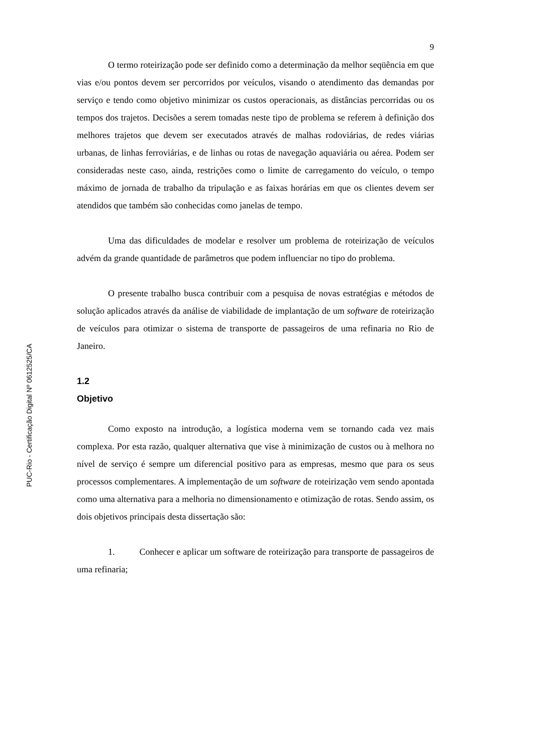PUC-Rio - Certificação Digital Nº 0612525/CA
9
O termo roteirização pode ser definido como a determinação da melhor seqüência em que vias e/ou pontos devem ser percorridos por veículos, visando o atendimento das demandas por serviço e tendo como objetivo minimizar os custos operacionais, as distâncias percorridas ou os tempos dos trajetos. Decisões a serem tomadas neste tipo de problema se referem à definição dos melhores trajetos que devem ser executados através de malhas rodoviárias, de redes viárias urbanas, de linhas ferroviárias, e de linhas ou rotas de navegação aquaviária ou aérea. Podem ser consideradas neste caso, ainda, restrições como o limite de carregamento do veículo, o tempo máximo de jornada de trabalho da tripulação e as faixas horárias em que os clientes devem ser atendidos que também são conhecidas como janelas de tempo.
Uma das dificuldades de modelar e resolver um problema de roteirização de veículos advém da grande quantidade de parâmetros que podem influenciar no tipo do problema.
O presente trabalho busca contribuir com a pesquisa de novas estratégias e métodos de solução aplicados através da análise de viabilidade de implantação de um software de roteirização de veículos para otimizar o sistema de transporte de passageiros de uma refinaria no Rio de Janeiro.
1.2
Objetivo
Como exposto na introdução, a logística moderna vem se tornando cada vez mais complexa. Por esta razão, qualquer alternativa que vise à minimização de custos ou à melhora no nível de serviço é sempre um diferencial positivo para as empresas, mesmo que para os seus processos complementares. A implementação de um software de roteirização vem sendo apontada como uma alternativa para a melhoria no dimensionamento e otimização de rotas. Sendo assim, os dois objetivos principais desta dissertação são:
1. Conhecer e aplicar um software de roteirização para transporte de passageiros de uma refinaria;